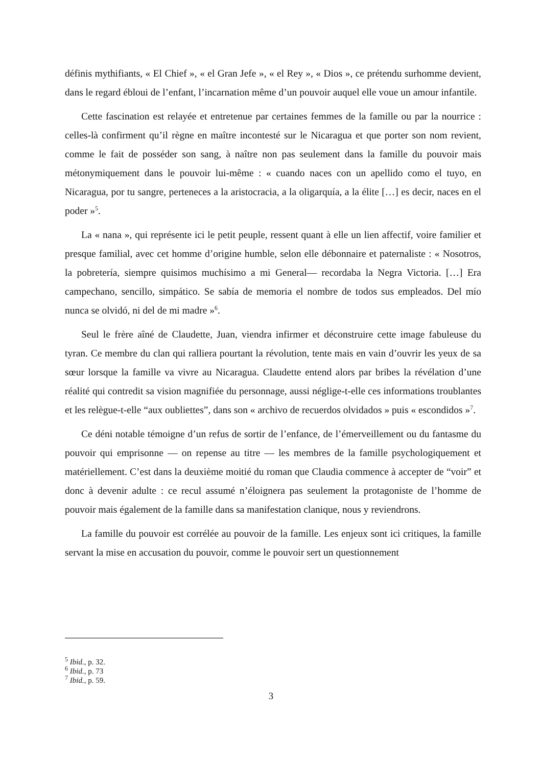définis mythifiants, « El Chief », « el Gran Jefe », « el Rey », « Dios », ce prétendu surhomme devient, dans le regard ébloui de l’enfant, l’incarnation même d’un pouvoir auquel elle voue un amour infantile.
Cette fascination est relayée et entretenue par certaines femmes de la famille ou par la nourrice : celles-là confirment qu’il règne en maître incontesté sur le Nicaragua et que porter son nom revient, comme le fait de posséder son sang, à naître non pas seulement dans la famille du pouvoir mais métonymiquement dans le pouvoir lui-même : « cuando naces con un apellido como el tuyo, en Nicaragua, por tu sangre, perteneces a la aristocracia, a la oligarquía, a la élite […] es decir, naces en el poder »<sup>5</sup>.
La « nana », qui représente ici le petit peuple, ressent quant à elle un lien affectif, voire familier et presque familial, avec cet homme d’origine humble, selon elle débonnaire et paternaliste : « Nosotros, la pobretería, siempre quisimos muchísimo a mi General— recordaba la Negra Victoria. […] Era campechano, sencillo, simpático. Se sabía de memoria el nombre de todos sus empleados. Del mío nunca se olvidó, ni del de mi madre »<sup>6</sup>.
Seul le frère aîné de Claudette, Juan, viendra infirmer et déconstruire cette image fabuleuse du tyran. Ce membre du clan qui ralliera pourtant la révolution, tente mais en vain d’ouvrir les yeux de sa sœur lorsque la famille va vivre au Nicaragua. Claudette entend alors par bribes la révélation d’une réalité qui contredit sa vision magnifiée du personnage, aussi néglige-t-elle ces informations troublantes et les relègue-t-elle “aux oubliettes”, dans son « archivo de recuerdos olvidados » puis « escondidos »<sup>7</sup>.
Ce déni notable témoigne d’un refus de sortir de l’enfance, de l’émerveillement ou du fantasme du pouvoir qui emprisonne — on repense au titre — les membres de la famille psychologiquement et matériellement. C’est dans la deuxième moitié du roman que Claudia commence à accepter de “voir” et donc à devenir adulte : ce recul assumé n’éloignera pas seulement la protagoniste de l’homme de pouvoir mais également de la famille dans sa manifestation clanique, nous y reviendrons.
La famille du pouvoir est corrélée au pouvoir de la famille. Les enjeux sont ici critiques, la famille servant la mise en accusation du pouvoir, comme le pouvoir sert un questionnement
<sup>5</sup> Ibid., p. 32.
<sup>6</sup> Ibid., p. 73
<sup>7</sup> Ibid., p. 59.
3